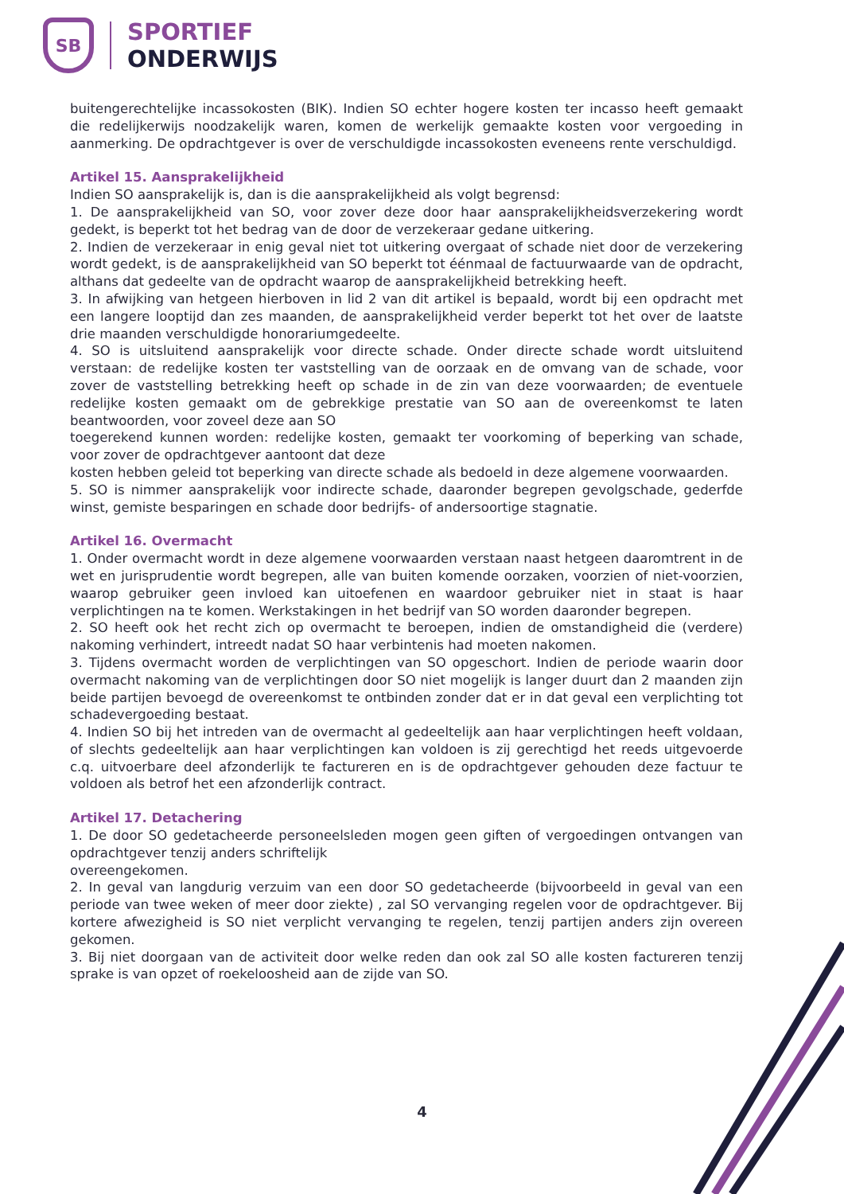SB
SPORTIEF
ONDERWIJS
buitengerechtelijke incassokosten (BIK). Indien SO echter hogere kosten ter incasso heeft gemaakt die redelijkerwijs noodzakelijk waren, komen de werkelijk gemaakte kosten voor vergoeding in aanmerking. De opdrachtgever is over de verschuldigde incassokosten eveneens rente verschuldigd.
Artikel 15. Aansprakelijkheid
Indien SO aansprakelijk is, dan is die aansprakelijkheid als volgt begrensd:
1. De aansprakelijkheid van SO, voor zover deze door haar aansprakelijkheidsverzekering wordt gedekt, is beperkt tot het bedrag van de door de verzekeraar gedane uitkering.
2. Indien de verzekeraar in enig geval niet tot uitkering overgaat of schade niet door de verzekering wordt gedekt, is de aansprakelijkheid van SO beperkt tot éénmaal de factuurwaarde van de opdracht, althans dat gedeelte van de opdracht waarop de aansprakelijkheid betrekking heeft.
3. In afwijking van hetgeen hierboven in lid 2 van dit artikel is bepaald, wordt bij een opdracht met een langere looptijd dan zes maanden, de aansprakelijkheid verder beperkt tot het over de laatste drie maanden verschuldigde honorariumgedeelte.
4. SO is uitsluitend aansprakelijk voor directe schade. Onder directe schade wordt uitsluitend verstaan: de redelijke kosten ter vaststelling van de oorzaak en de omvang van de schade, voor zover de vaststelling betrekking heeft op schade in de zin van deze voorwaarden; de eventuele redelijke kosten gemaakt om de gebrekkige prestatie van SO aan de overeenkomst te laten beantwoorden, voor zoveel deze aan SO
toegerekend kunnen worden: redelijke kosten, gemaakt ter voorkoming of beperking van schade, voor zover de opdrachtgever aantoont dat deze
kosten hebben geleid tot beperking van directe schade als bedoeld in deze algemene voorwaarden.
5. SO is nimmer aansprakelijk voor indirecte schade, daaronder begrepen gevolgschade, gederfde winst, gemiste besparingen en schade door bedrijfs- of andersoortige stagnatie.
Artikel 16. Overmacht
1. Onder overmacht wordt in deze algemene voorwaarden verstaan naast hetgeen daaromtrent in de wet en jurisprudentie wordt begrepen, alle van buiten komende oorzaken, voorzien of niet-voorzien, waarop gebruiker geen invloed kan uitoefenen en waardoor gebruiker niet in staat is haar verplichtingen na te komen. Werkstakingen in het bedrijf van SO worden daaronder begrepen.
2. SO heeft ook het recht zich op overmacht te beroepen, indien de omstandigheid die (verdere) nakoming verhindert, intreedt nadat SO haar verbintenis had moeten nakomen.
3. Tijdens overmacht worden de verplichtingen van SO opgeschort. Indien de periode waarin door overmacht nakoming van de verplichtingen door SO niet mogelijk is langer duurt dan 2 maanden zijn beide partijen bevoegd de overeenkomst te ontbinden zonder dat er in dat geval een verplichting tot schadevergoeding bestaat.
4. Indien SO bij het intreden van de overmacht al gedeeltelijk aan haar verplichtingen heeft voldaan, of slechts gedeeltelijk aan haar verplichtingen kan voldoen is zij gerechtigd het reeds uitgevoerde c.q. uitvoerbare deel afzonderlijk te factureren en is de opdrachtgever gehouden deze factuur te voldoen als betrof het een afzonderlijk contract.
Artikel 17. Detachering
1. De door SO gedetacheerde personeelsleden mogen geen giften of vergoedingen ontvangen van opdrachtgever tenzij anders schriftelijk
overeengekomen.
2. In geval van langdurig verzuim van een door SO gedetacheerde (bijvoorbeeld in geval van een periode van twee weken of meer door ziekte) , zal SO vervanging regelen voor de opdrachtgever. Bij kortere afwezigheid is SO niet verplicht vervanging te regelen, tenzij partijen anders zijn overeen gekomen.
3. Bij niet doorgaan van de activiteit door welke reden dan ook zal SO alle kosten factureren tenzij sprake is van opzet of roekeloosheid aan de zijde van SO.
4